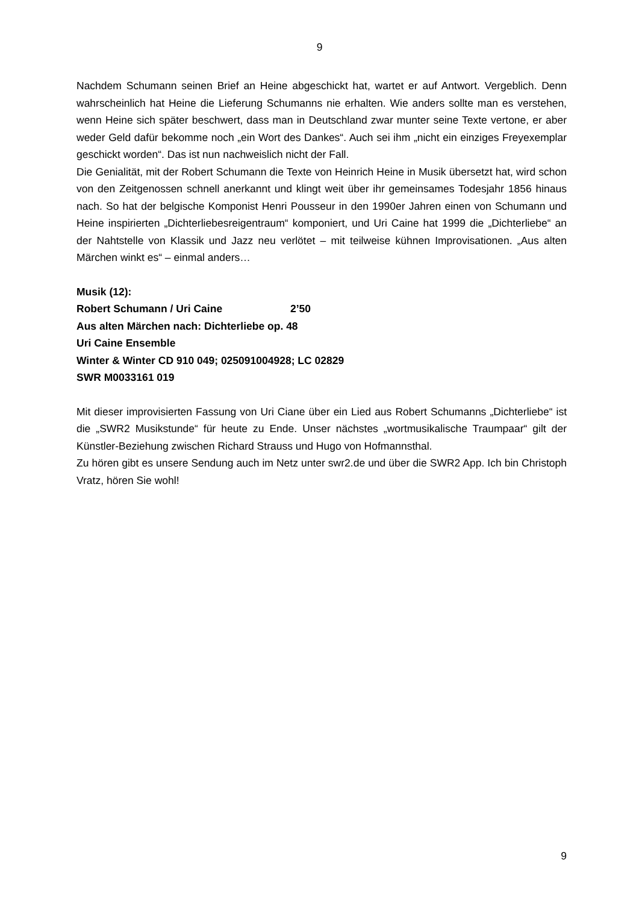9
Nachdem Schumann seinen Brief an Heine abgeschickt hat, wartet er auf Antwort. Vergeblich. Denn wahrscheinlich hat Heine die Lieferung Schumanns nie erhalten. Wie anders sollte man es verstehen, wenn Heine sich später beschwert, dass man in Deutschland zwar munter seine Texte vertone, er aber weder Geld dafür bekomme noch „ein Wort des Dankes“. Auch sei ihm „nicht ein einziges Freyexemplar geschickt worden“. Das ist nun nachweislich nicht der Fall.
Die Genialität, mit der Robert Schumann die Texte von Heinrich Heine in Musik übersetzt hat, wird schon von den Zeitgenossen schnell anerkannt und klingt weit über ihr gemeinsames Todesjahr 1856 hinaus nach. So hat der belgische Komponist Henri Pousseur in den 1990er Jahren einen von Schumann und Heine inspirierten „Dichterliebesreigentraum“ komponiert, und Uri Caine hat 1999 die „Dichterliebe“ an der Nahtstelle von Klassik und Jazz neu verlötet – mit teilweise kühnen Improvisationen. „Aus alten Märchen winkt es“ – einmal anders…
Musik (12):
Robert Schumann / Uri Caine 2’50
Aus alten Märchen nach: Dichterliebe op. 48
Uri Caine Ensemble
Winter & Winter CD 910 049; 025091004928; LC 02829
SWR M0033161 019
Mit dieser improvisierten Fassung von Uri Ciane über ein Lied aus Robert Schumanns „Dichterliebe“ ist die „SWR2 Musikstunde“ für heute zu Ende. Unser nächstes „wortmusikalische Traumpaar“ gilt der Künstler-Beziehung zwischen Richard Strauss und Hugo von Hofmannsthal.
Zu hören gibt es unsere Sendung auch im Netz unter swr2.de und über die SWR2 App. Ich bin Christoph Vratz, hören Sie wohl!
9